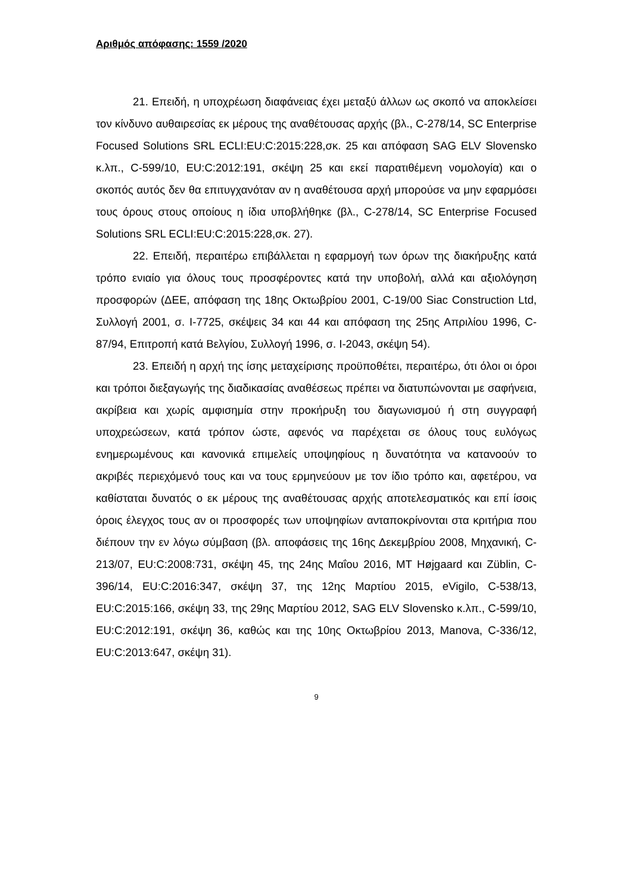Αριθμός απόφασης: 1559 /2020
21. Επειδή, η υποχρέωση διαφάνειας έχει μεταξύ άλλων ως σκοπό να αποκλείσει τον κίνδυνο αυθαιρεσίας εκ μέρους της αναθέτουσας αρχής (βλ., C-278/14, SC Enterprise Focused Solutions SRL ECLI:EU:C:2015:228,σκ. 25 και απόφαση SAG ELV Slovensko κ.λπ., C-599/10, EU:C:2012:191, σκέψη 25 και εκεί παρατιθέμενη νομολογία) και ο σκοπός αυτός δεν θα επιτυγχανόταν αν η αναθέτουσα αρχή μπορούσε να μην εφαρμόσει τους όρους στους οποίους η ίδια υποβλήθηκε (βλ., C-278/14, SC Enterprise Focused Solutions SRL ECLI:EU:C:2015:228,σκ. 27).
22. Επειδή, περαιτέρω επιβάλλεται η εφαρμογή των όρων της διακήρυξης κατά τρόπο ενιαίο για όλους τους προσφέροντες κατά την υποβολή, αλλά και αξιολόγηση προσφορών (ΔΕΕ, απόφαση της 18ης Οκτωβρίου 2001, C-19/00 Siac Construction Ltd, Συλλογή 2001, σ. I-7725, σκέψεις 34 και 44 και απόφαση της 25ης Απριλίου 1996, C-87/94, Επιτροπή κατά Βελγίου, Συλλογή 1996, σ. I-2043, σκέψη 54).
23. Επειδή η αρχή της ίσης μεταχείρισης προϋποθέτει, περαιτέρω, ότι όλοι οι όροι και τρόποι διεξαγωγής της διαδικασίας αναθέσεως πρέπει να διατυπώνονται με σαφήνεια, ακρίβεια και χωρίς αμφισημία στην προκήρυξη του διαγωνισμού ή στη συγγραφή υποχρεώσεων, κατά τρόπον ώστε, αφενός να παρέχεται σε όλους τους ευλόγως ενημερωμένους και κανονικά επιμελείς υποψηφίους η δυνατότητα να κατανοούν το ακριβές περιεχόμενό τους και να τους ερμηνεύουν με τον ίδιο τρόπο και, αφετέρου, να καθίσταται δυνατός ο εκ μέρους της αναθέτουσας αρχής αποτελεσματικός και επί ίσοις όροις έλεγχος τους αν οι προσφορές των υποψηφίων ανταποκρίνονται στα κριτήρια που διέπουν την εν λόγω σύμβαση (βλ. αποφάσεις της 16ης Δεκεμβρίου 2008, Μηχανική, C-213/07, EU:C:2008:731, σκέψη 45, της 24ης Μαΐου 2016, MT Højgaard και Züblin, C-396/14, EU:C:2016:347, σκέψη 37, της 12ης Μαρτίου 2015, eVigilo, C-538/13, EU:C:2015:166, σκέψη 33, της 29ης Μαρτίου 2012, SAG ELV Slovensko κ.λπ., C-599/10, EU:C:2012:191, σκέψη 36, καθώς και της 10ης Οκτωβρίου 2013, Manova, C-336/12, EU:C:2013:647, σκέψη 31).
9